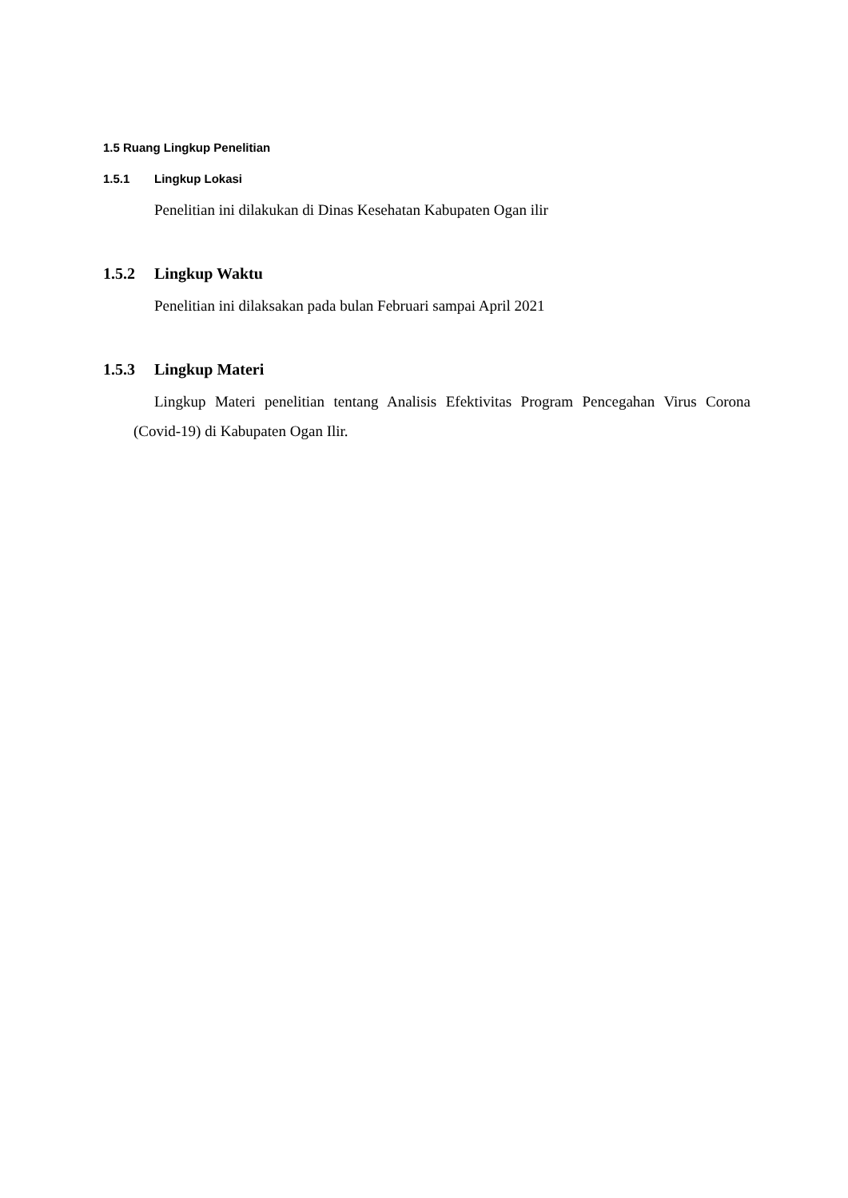1.5 Ruang Lingkup Penelitian
1.5.1 Lingkup Lokasi
Penelitian ini dilakukan di Dinas Kesehatan Kabupaten Ogan ilir
1.5.2 Lingkup Waktu
Penelitian ini dilaksakan pada bulan Februari sampai April 2021
1.5.3 Lingkup Materi
Lingkup Materi penelitian tentang Analisis Efektivitas Program Pencegahan Virus Corona (Covid-19) di Kabupaten Ogan Ilir.